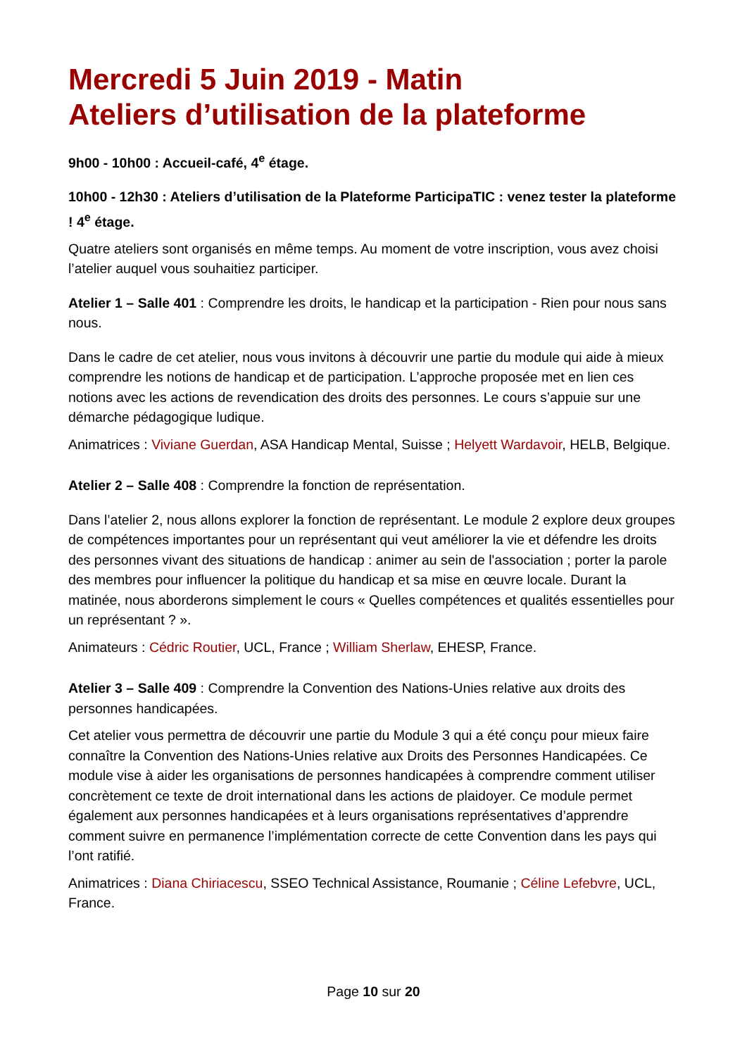Mercredi 5 Juin 2019 - Matin
Ateliers d’utilisation de la plateforme
9h00 - 10h00 : Accueil-café, 4<sup>e</sup> étage.
10h00 - 12h30 : Ateliers d’utilisation de la Plateforme ParticipaTIC : venez tester la plateforme ! 4<sup>e</sup> étage.
Quatre ateliers sont organisés en même temps. Au moment de votre inscription, vous avez choisi l’atelier auquel vous souhaitiez participer.
Atelier 1 – Salle 401 : Comprendre les droits, le handicap et la participation - Rien pour nous sans nous.
Dans le cadre de cet atelier, nous vous invitons à découvrir une partie du module qui aide à mieux comprendre les notions de handicap et de participation. L’approche proposée met en lien ces notions avec les actions de revendication des droits des personnes. Le cours s’appuie sur une démarche pédagogique ludique.
Animatrices : Viviane Guerdan, ASA Handicap Mental, Suisse ; Helyett Wardavoir, HELB, Belgique.
Atelier 2 – Salle 408 : Comprendre la fonction de représentation.
Dans l’atelier 2, nous allons explorer la fonction de représentant. Le module 2 explore deux groupes de compétences importantes pour un représentant qui veut améliorer la vie et défendre les droits des personnes vivant des situations de handicap : animer au sein de l'association ; porter la parole des membres pour influencer la politique du handicap et sa mise en œuvre locale. Durant la matinée, nous aborderons simplement le cours « Quelles compétences et qualités essentielles pour un représentant ? ».
Animateurs : Cédric Routier, UCL, France ; William Sherlaw, EHESP, France.
Atelier 3 – Salle 409 : Comprendre la Convention des Nations-Unies relative aux droits des personnes handicapées.
Cet atelier vous permettra de découvrir une partie du Module 3 qui a été conçu pour mieux faire connaître la Convention des Nations-Unies relative aux Droits des Personnes Handicapées. Ce module vise à aider les organisations de personnes handicapées à comprendre comment utiliser concrètement ce texte de droit international dans les actions de plaidoyer. Ce module permet également aux personnes handicapées et à leurs organisations représentatives d’apprendre comment suivre en permanence l’implémentation correcte de cette Convention dans les pays qui l’ont ratifié.
Animatrices : Diana Chiriacescu, SSEO Technical Assistance, Roumanie ; Céline Lefebvre, UCL, France.
Page 10 sur 20